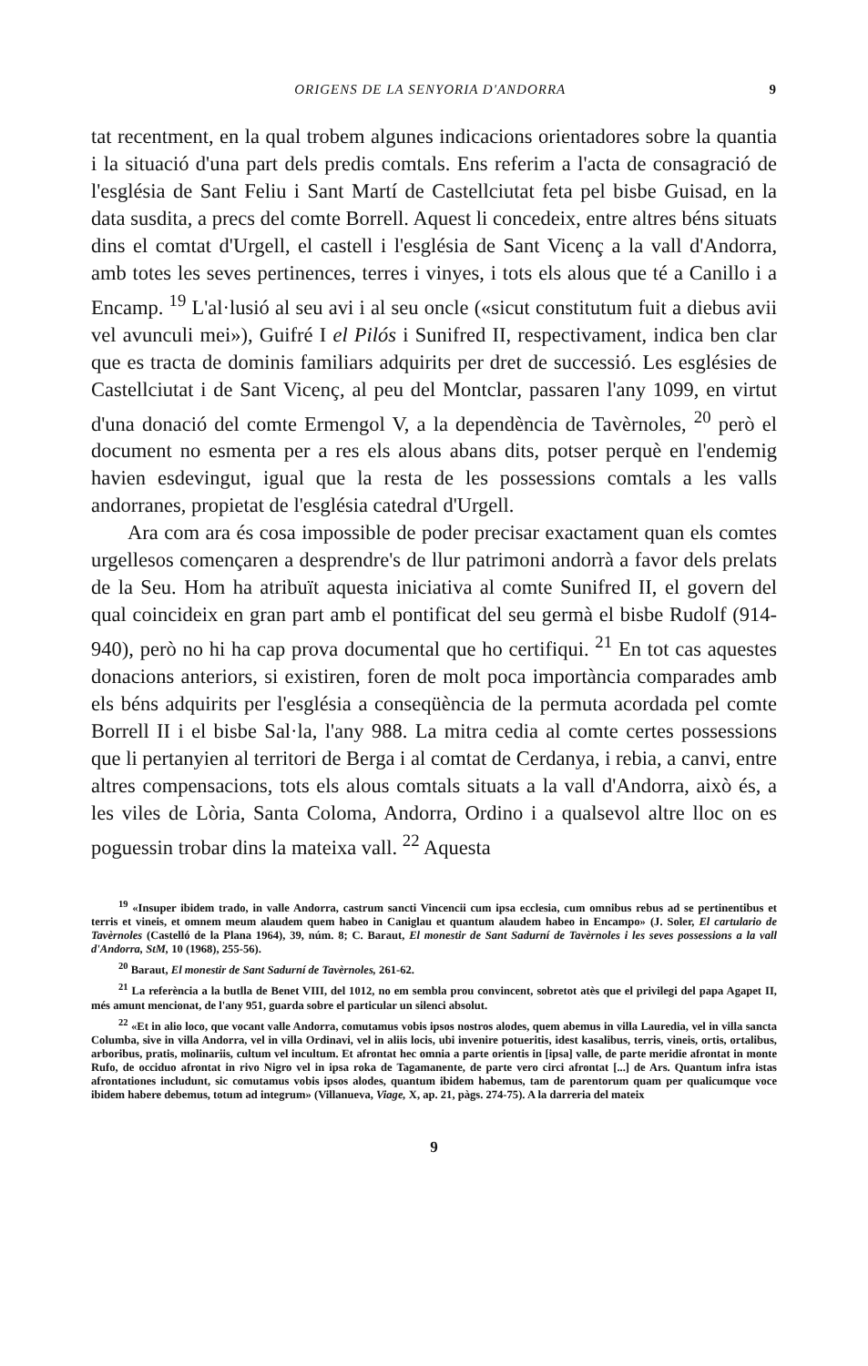ORIGENS DE LA SENYORIA D'ANDORRA 9
tat recentment, en la qual trobem algunes indicacions orientadores sobre la quantia i la situació d'una part dels predis comtals. Ens referim a l'acta de consagració de l'església de Sant Feliu i Sant Martí de Castellciutat feta pel bisbe Guisad, en la data susdita, a precs del comte Borrell. Aquest li concedeix, entre altres béns situats dins el comtat d'Urgell, el castell i l'església de Sant Vicenç a la vall d'Andorra, amb totes les seves pertinences, terres i vinyes, i tots els alous que té a Canillo i a Encamp. <sup>19</sup> L'al·lusió al seu avi i al seu oncle («sicut constitutum fuit a diebus avii vel avunculi mei»), Guifré I el Pilós i Sunifred II, respectivament, indica ben clar que es tracta de dominis familiars adquirits per dret de successió. Les esglésies de Castellciutat i de Sant Vicenç, al peu del Montclar, passaren l'any 1099, en virtut d'una donació del comte Ermengol V, a la dependència de Tavèrnoles, <sup>20</sup> però el document no esmenta per a res els alous abans dits, potser perquè en l'endemig havien esdevingut, igual que la resta de les possessions comtals a les valls andorranes, propietat de l'església catedral d'Urgell.
Ara com ara és cosa impossible de poder precisar exactament quan els comtes urgellesos començaren a desprendre's de llur patrimoni andorrà a favor dels prelats de la Seu. Hom ha atribuït aquesta iniciativa al comte Sunifred II, el govern del qual coincideix en gran part amb el pontificat del seu germà el bisbe Rudolf (914-940), però no hi ha cap prova documental que ho certifiqui. <sup>21</sup> En tot cas aquestes donacions anteriors, si existiren, foren de molt poca importància comparades amb els béns adquirits per l'església a conseqüència de la permuta acordada pel comte Borrell II i el bisbe Sal·la, l'any 988. La mitra cedia al comte certes possessions que li pertanyien al territori de Berga i al comtat de Cerdanya, i rebia, a canvi, entre altres compensacions, tots els alous comtals situats a la vall d'Andorra, això és, a les viles de Lòria, Santa Coloma, Andorra, Ordino i a qualsevol altre lloc on es poguessin trobar dins la mateixa vall. <sup>22</sup> Aquesta
<sup>19</sup> «Insuper ibidem trado, in valle Andorra, castrum sancti Vincencii cum ipsa ecclesia, cum omnibus rebus ad se pertinentibus et terris et vineis, et omnem meum alaudem quem habeo in Caniglau et quantum alaudem habeo in Encampo» (J. Soler, El cartulario de Tavèrnoles (Castelló de la Plana 1964), 39, núm. 8; C. Baraut, El monestir de Sant Sadurní de Tavèrnoles i les seves possessions a la vall d'Andorra, StM, 10 (1968), 255-56).
<sup>20</sup> Baraut, El monestir de Sant Sadurní de Tavèrnoles, 261-62.
<sup>21</sup> La referència a la butlla de Benet VIII, del 1012, no em sembla prou convincent, sobretot atès que el privilegi del papa Agapet II, més amunt mencionat, de l'any 951, guarda sobre el particular un silenci absolut.
<sup>22</sup> «Et in alio loco, que vocant valle Andorra, comutamus vobis ipsos nostros alodes, quem abemus in villa Lauredia, vel in villa sancta Columba, sive in villa Andorra, vel in villa Ordinavi, vel in aliis locis, ubi invenire potueritis, idest kasalibus, terris, vineis, ortis, ortalibus, arboribus, pratis, molinariis, cultum vel incultum. Et afrontat hec omnia a parte orientis in [ipsa] valle, de parte meridie afrontat in monte Rufo, de occiduo afrontat in rivo Nigro vel in ipsa roka de Tagamanente, de parte vero circi afrontat [...] de Ars. Quantum infra istas afrontationes includunt, sic comutamus vobis ipsos alodes, quantum ibidem habemus, tam de parentorum quam per qualicumque voce ibidem habere debemus, totum ad integrum» (Villanueva, Viage, X, ap. 21, pàgs. 274-75). A la darreria del mateix
9